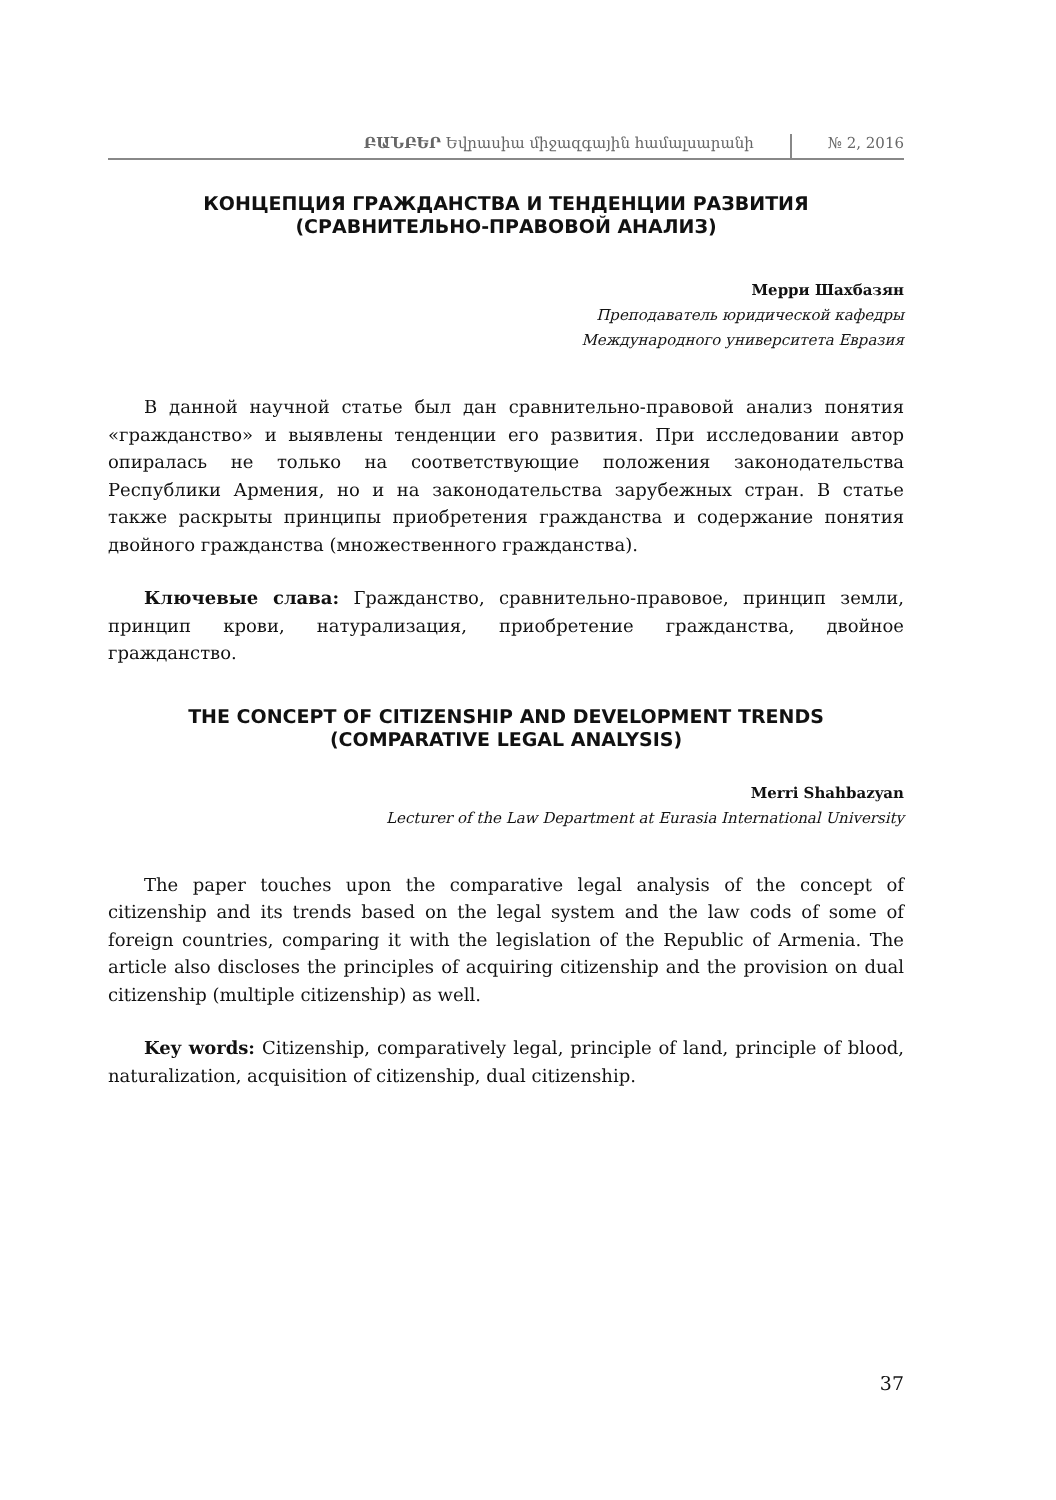ԲԱՆԲԵՐ Եվրասիա միջազգային համալսարանի № 2, 2016
КОНЦЕПЦИЯ ГРАЖДАНСТВА И ТЕНДЕНЦИИ РАЗВИТИЯ
(СРАВНИТЕЛЬНО-ПРАВОВОЙ АНАЛИЗ)
Мерри Шахбазян
Преподаватель юридической кафедры
Международного университета Евразия
В данной научной статье был дан сравнительно-правовой анализ понятия «гражданство» и выявлены тенденции его развития. При исследовании автор опиралась не только на соответствующие положения законодательства Республики Армения, но и на законодательства зарубежных стран. В статье также раскрыты принципы приобретения гражданства и содержание понятия двойного гражданства (множественного гражданства).
Ключевые слава: Гражданство, сравнительно-правовое, принцип земли, принцип крови, натурализация, приобретение гражданства, двойное гражданство.
THE CONCEPT OF CITIZENSHIP AND DEVELOPMENT TRENDS
(COMPARATIVE LEGAL ANALYSIS)
Merri Shahbazyan
Lecturer of the Law Department at Eurasia International University
The paper touches upon the comparative legal analysis of the concept of citizenship and its trends based on the legal system and the law cods of some of foreign countries, comparing it with the legislation of the Republic of Armenia. The article also discloses the principles of acquiring citizenship and the provision on dual citizenship (multiple citizenship) as well.
Key words: Citizenship, comparatively legal, principle of land, principle of blood, naturalization, acquisition of citizenship, dual citizenship.
37